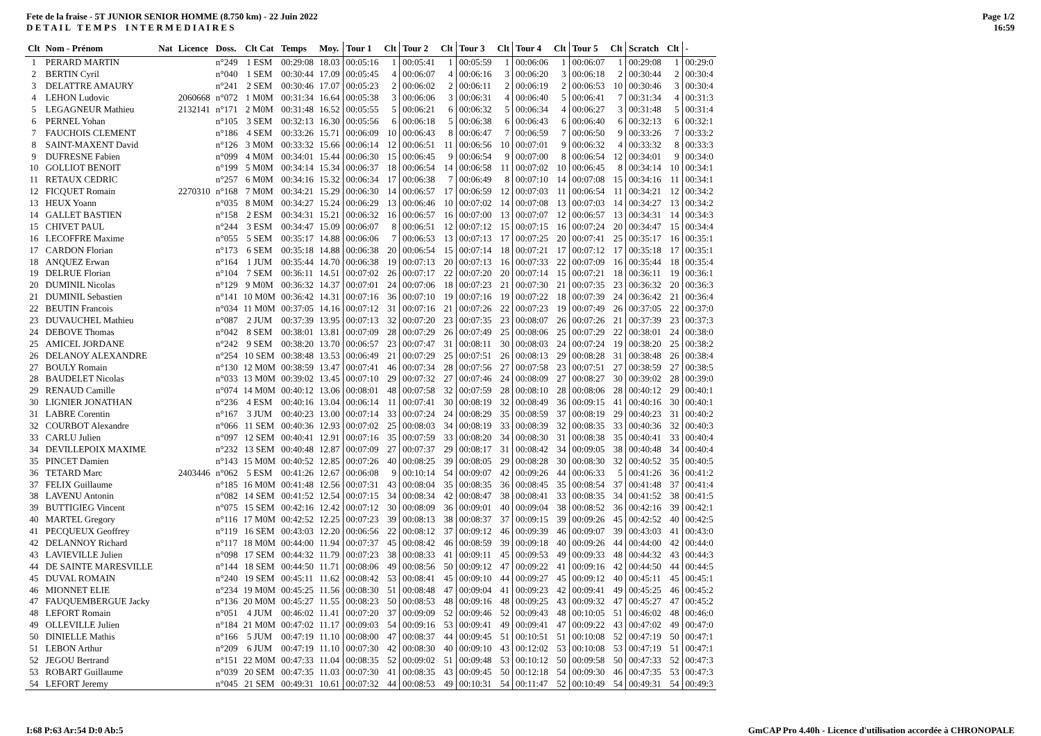Fete de la fraise - 5T JUNIOR SENIOR HOMME (8.750 km) - 22 Juin 2022
D E T A I L T E M P S I N T E R M E D I A I R E S
Page 1/2
16:59
| Clt | Nom - Prénom | Nat | Licence | Doss. | Clt Cat | Temps | Moy. | Tour 1 | Clt | Tour 2 | Clt | Tour 3 | Clt | Tour 4 | Clt | Tour 5 | Clt | Scratch | Clt | - |
| --- | --- | --- | --- | --- | --- | --- | --- | --- | --- | --- | --- | --- | --- | --- | --- | --- | --- | --- | --- | --- |
| 1 | PERARD MARTIN | | | n°249 | 1 ESM | 00:29:08 | 18.03 | 00:05:16 | 1 | 00:05:41 | 1 | 00:05:59 | 1 | 00:06:06 | 1 | 00:06:07 | 1 | 00:29:08 | 1 | 00:29:0 |
| 2 | BERTIN Cyril | | | n°040 | 1 SEM | 00:30:44 | 17.09 | 00:05:45 | 4 | 00:06:07 | 4 | 00:06:16 | 3 | 00:06:20 | 3 | 00:06:18 | 2 | 00:30:44 | 2 | 00:30:4 |
| 3 | DELATTRE AMAURY | | | n°241 | 2 SEM | 00:30:46 | 17.07 | 00:05:23 | 2 | 00:06:02 | 2 | 00:06:11 | 2 | 00:06:19 | 2 | 00:06:53 | 10 | 00:30:46 | 3 | 00:30:4 |
| 4 | LEHON Ludovic | | 2060668 | n°072 | 1 M0M | 00:31:34 | 16.64 | 00:05:38 | 3 | 00:06:06 | 3 | 00:06:31 | 4 | 00:06:40 | 5 | 00:06:41 | 7 | 00:31:34 | 4 | 00:31:3 |
| 5 | LEGAGNEUR Mathieu | | 2132141 | n°171 | 2 M0M | 00:31:48 | 16.52 | 00:05:55 | 5 | 00:06:21 | 6 | 00:06:32 | 5 | 00:06:34 | 4 | 00:06:27 | 3 | 00:31:48 | 5 | 00:31:4 |
| 6 | PERNEL Yohan | | | n°105 | 3 SEM | 00:32:13 | 16.30 | 00:05:56 | 6 | 00:06:18 | 5 | 00:06:38 | 6 | 00:06:43 | 6 | 00:06:40 | 6 | 00:32:13 | 6 | 00:32:1 |
| 7 | FAUCHOIS CLEMENT | | | n°186 | 4 SEM | 00:33:26 | 15.71 | 00:06:09 | 10 | 00:06:43 | 8 | 00:06:47 | 7 | 00:06:59 | 7 | 00:06:50 | 9 | 00:33:26 | 7 | 00:33:2 |
| 8 | SAINT-MAXENT David | | | n°126 | 3 M0M | 00:33:32 | 15.66 | 00:06:14 | 12 | 00:06:51 | 11 | 00:06:56 | 10 | 00:07:01 | 9 | 00:06:32 | 4 | 00:33:32 | 8 | 00:33:3 |
| 9 | DUFRESNE Fabien | | | n°099 | 4 M0M | 00:34:01 | 15.44 | 00:06:30 | 15 | 00:06:45 | 9 | 00:06:54 | 9 | 00:07:00 | 8 | 00:06:54 | 12 | 00:34:01 | 9 | 00:34:0 |
| 10 | GOLLIOT BENOIT | | | n°199 | 5 M0M | 00:34:14 | 15.34 | 00:06:37 | 18 | 00:06:54 | 14 | 00:06:58 | 11 | 00:07:02 | 10 | 00:06:45 | 8 | 00:34:14 | 10 | 00:34:1 |
| 11 | RETAUX CEDRIC | | | n°257 | 6 M0M | 00:34:16 | 15.32 | 00:06:34 | 17 | 00:06:38 | 7 | 00:06:49 | 8 | 00:07:10 | 14 | 00:07:08 | 15 | 00:34:16 | 11 | 00:34:1 |
| 12 | FICQUET Romain | | 2270310 | n°168 | 7 M0M | 00:34:21 | 15.29 | 00:06:30 | 14 | 00:06:57 | 17 | 00:06:59 | 12 | 00:07:03 | 11 | 00:06:54 | 11 | 00:34:21 | 12 | 00:34:2 |
| 13 | HEUX Yoann | | | n°035 | 8 M0M | 00:34:27 | 15.24 | 00:06:29 | 13 | 00:06:46 | 10 | 00:07:02 | 14 | 00:07:08 | 13 | 00:07:03 | 14 | 00:34:27 | 13 | 00:34:2 |
| 14 | GALLET BASTIEN | | | n°158 | 2 ESM | 00:34:31 | 15.21 | 00:06:32 | 16 | 00:06:57 | 16 | 00:07:00 | 13 | 00:07:07 | 12 | 00:06:57 | 13 | 00:34:31 | 14 | 00:34:3 |
| 15 | CHIVET PAUL | | | n°244 | 3 ESM | 00:34:47 | 15.09 | 00:06:07 | 8 | 00:06:51 | 12 | 00:07:12 | 15 | 00:07:15 | 16 | 00:07:24 | 20 | 00:34:47 | 15 | 00:34:4 |
| 16 | LECOFFRE Maxime | | | n°055 | 5 SEM | 00:35:17 | 14.88 | 00:06:06 | 7 | 00:06:53 | 13 | 00:07:13 | 17 | 00:07:25 | 20 | 00:07:41 | 25 | 00:35:17 | 16 | 00:35:1 |
| 17 | CARDON Florian | | | n°173 | 6 SEM | 00:35:18 | 14.88 | 00:06:38 | 20 | 00:06:54 | 15 | 00:07:14 | 18 | 00:07:21 | 17 | 00:07:12 | 17 | 00:35:18 | 17 | 00:35:1 |
| 18 | ANQUEZ Erwan | | | n°164 | 1 JUM | 00:35:44 | 14.70 | 00:06:38 | 19 | 00:07:13 | 20 | 00:07:13 | 16 | 00:07:33 | 22 | 00:07:09 | 16 | 00:35:44 | 18 | 00:35:4 |
| 19 | DELRUE Florian | | | n°104 | 7 SEM | 00:36:11 | 14.51 | 00:07:02 | 26 | 00:07:17 | 22 | 00:07:20 | 20 | 00:07:14 | 15 | 00:07:21 | 18 | 00:36:11 | 19 | 00:36:1 |
| 20 | DUMINIL Nicolas | | | n°129 | 9 M0M | 00:36:32 | 14.37 | 00:07:01 | 24 | 00:07:06 | 18 | 00:07:23 | 21 | 00:07:30 | 21 | 00:07:35 | 23 | 00:36:32 | 20 | 00:36:3 |
| 21 | DUMINIL Sebastien | | | n°141 | 10 M0M | 00:36:42 | 14.31 | 00:07:16 | 36 | 00:07:10 | 19 | 00:07:16 | 19 | 00:07:22 | 18 | 00:07:39 | 24 | 00:36:42 | 21 | 00:36:4 |
| 22 | BEUTIN Francois | | | n°034 | 11 M0M | 00:37:05 | 14.16 | 00:07:12 | 31 | 00:07:16 | 21 | 00:07:26 | 22 | 00:07:23 | 19 | 00:07:49 | 26 | 00:37:05 | 22 | 00:37:0 |
| 23 | DUVAUCHEL Mathieu | | | n°087 | 2 JUM | 00:37:39 | 13.95 | 00:07:13 | 32 | 00:07:20 | 23 | 00:07:35 | 23 | 00:08:07 | 26 | 00:07:26 | 21 | 00:37:39 | 23 | 00:37:3 |
| 24 | DEBOVE Thomas | | | n°042 | 8 SEM | 00:38:01 | 13.81 | 00:07:09 | 28 | 00:07:29 | 26 | 00:07:49 | 25 | 00:08:06 | 25 | 00:07:29 | 22 | 00:38:01 | 24 | 00:38:0 |
| 25 | AMICEL JORDANE | | | n°242 | 9 SEM | 00:38:20 | 13.70 | 00:06:57 | 23 | 00:07:47 | 31 | 00:08:11 | 30 | 00:08:03 | 24 | 00:07:24 | 19 | 00:38:20 | 25 | 00:38:2 |
| 26 | DELANOY ALEXANDRE | | | n°254 | 10 SEM | 00:38:48 | 13.53 | 00:06:49 | 21 | 00:07:29 | 25 | 00:07:51 | 26 | 00:08:13 | 29 | 00:08:28 | 31 | 00:38:48 | 26 | 00:38:4 |
| 27 | BOULY Romain | | | n°130 | 12 M0M | 00:38:59 | 13.47 | 00:07:41 | 46 | 00:07:34 | 28 | 00:07:56 | 27 | 00:07:58 | 23 | 00:07:51 | 27 | 00:38:59 | 27 | 00:38:5 |
| 28 | BAUDELET Nicolas | | | n°033 | 13 M0M | 00:39:02 | 13.45 | 00:07:10 | 29 | 00:07:32 | 27 | 00:07:46 | 24 | 00:08:09 | 27 | 00:08:27 | 30 | 00:39:02 | 28 | 00:39:0 |
| 29 | RENAUD Camille | | | n°074 | 14 M0M | 00:40:12 | 13.06 | 00:08:01 | 48 | 00:07:58 | 32 | 00:07:59 | 28 | 00:08:10 | 28 | 00:08:06 | 28 | 00:40:12 | 29 | 00:40:1 |
| 30 | LIGNIER JONATHAN | | | n°236 | 4 ESM | 00:40:16 | 13.04 | 00:06:14 | 11 | 00:07:41 | 30 | 00:08:19 | 32 | 00:08:49 | 36 | 00:09:15 | 41 | 00:40:16 | 30 | 00:40:1 |
| 31 | LABRE Corentin | | | n°167 | 3 JUM | 00:40:23 | 13.00 | 00:07:14 | 33 | 00:07:24 | 24 | 00:08:29 | 35 | 00:08:59 | 37 | 00:08:19 | 29 | 00:40:23 | 31 | 00:40:2 |
| 32 | COURBOT Alexandre | | | n°066 | 11 SEM | 00:40:36 | 12.93 | 00:07:02 | 25 | 00:08:03 | 34 | 00:08:19 | 33 | 00:08:39 | 32 | 00:08:35 | 33 | 00:40:36 | 32 | 00:40:3 |
| 33 | CARLU Julien | | | n°097 | 12 SEM | 00:40:41 | 12.91 | 00:07:16 | 35 | 00:07:59 | 33 | 00:08:20 | 34 | 00:08:30 | 31 | 00:08:38 | 35 | 00:40:41 | 33 | 00:40:4 |
| 34 | DEVILLEPOIX MAXIME | | | n°232 | 13 SEM | 00:40:48 | 12.87 | 00:07:09 | 27 | 00:07:37 | 29 | 00:08:17 | 31 | 00:08:42 | 34 | 00:09:05 | 38 | 00:40:48 | 34 | 00:40:4 |
| 35 | PINCET Damien | | | n°143 | 15 M0M | 00:40:52 | 12.85 | 00:07:26 | 40 | 00:08:25 | 39 | 00:08:05 | 29 | 00:08:28 | 30 | 00:08:30 | 32 | 00:40:52 | 35 | 00:40:5 |
| 36 | TETARD Marc | | 2403446 | n°062 | 5 ESM | 00:41:26 | 12.67 | 00:06:08 | 9 | 00:10:14 | 54 | 00:09:07 | 42 | 00:09:26 | 44 | 00:06:33 | 5 | 00:41:26 | 36 | 00:41:2 |
| 37 | FELIX Guillaume | | | n°185 | 16 M0M | 00:41:48 | 12.56 | 00:07:31 | 43 | 00:08:04 | 35 | 00:08:35 | 36 | 00:08:45 | 35 | 00:08:54 | 37 | 00:41:48 | 37 | 00:41:4 |
| 38 | LAVENU Antonin | | | n°082 | 14 SEM | 00:41:52 | 12.54 | 00:07:15 | 34 | 00:08:34 | 42 | 00:08:47 | 38 | 00:08:41 | 33 | 00:08:35 | 34 | 00:41:52 | 38 | 00:41:5 |
| 39 | BUTTIGIEG Vincent | | | n°075 | 15 SEM | 00:42:16 | 12.42 | 00:07:12 | 30 | 00:08:09 | 36 | 00:09:01 | 40 | 00:09:04 | 38 | 00:08:52 | 36 | 00:42:16 | 39 | 00:42:1 |
| 40 | MARTEL Gregory | | | n°116 | 17 M0M | 00:42:52 | 12.25 | 00:07:23 | 39 | 00:08:13 | 38 | 00:08:37 | 37 | 00:09:15 | 39 | 00:09:26 | 45 | 00:42:52 | 40 | 00:42:5 |
| 41 | PECQUEUX Geoffrey | | | n°119 | 16 SEM | 00:43:03 | 12.20 | 00:06:56 | 22 | 00:08:12 | 37 | 00:09:12 | 46 | 00:09:39 | 46 | 00:09:07 | 39 | 00:43:03 | 41 | 00:43:0 |
| 42 | DELANNOY Richard | | | n°117 | 18 M0M | 00:44:00 | 11.94 | 00:07:37 | 45 | 00:08:42 | 46 | 00:08:59 | 39 | 00:09:18 | 40 | 00:09:26 | 44 | 00:44:00 | 42 | 00:44:0 |
| 43 | LAVIEVILLE Julien | | | n°098 | 17 SEM | 00:44:32 | 11.79 | 00:07:23 | 38 | 00:08:33 | 41 | 00:09:11 | 45 | 00:09:53 | 49 | 00:09:33 | 48 | 00:44:32 | 43 | 00:44:3 |
| 44 | DE SAINTE MARESVILLE | | | n°144 | 18 SEM | 00:44:50 | 11.71 | 00:08:06 | 49 | 00:08:56 | 50 | 00:09:12 | 47 | 00:09:22 | 41 | 00:09:16 | 42 | 00:44:50 | 44 | 00:44:5 |
| 45 | DUVAL ROMAIN | | | n°240 | 19 SEM | 00:45:11 | 11.62 | 00:08:42 | 53 | 00:08:41 | 45 | 00:09:10 | 44 | 00:09:27 | 45 | 00:09:12 | 40 | 00:45:11 | 45 | 00:45:1 |
| 46 | MIONNET ELIE | | | n°234 | 19 M0M | 00:45:25 | 11.56 | 00:08:30 | 51 | 00:08:48 | 47 | 00:09:04 | 41 | 00:09:23 | 42 | 00:09:41 | 49 | 00:45:25 | 46 | 00:45:2 |
| 47 | FAUQUEMBERGUE Jacky | | | n°136 | 20 M0M | 00:45:27 | 11.55 | 00:08:23 | 50 | 00:08:53 | 48 | 00:09:16 | 48 | 00:09:25 | 43 | 00:09:32 | 47 | 00:45:27 | 47 | 00:45:2 |
| 48 | LEFORT Romain | | | n°051 | 4 JUM | 00:46:02 | 11.41 | 00:07:20 | 37 | 00:09:09 | 52 | 00:09:46 | 52 | 00:09:43 | 48 | 00:10:05 | 51 | 00:46:02 | 48 | 00:46:0 |
| 49 | OLLEVILLE Julien | | | n°184 | 21 M0M | 00:47:02 | 11.17 | 00:09:03 | 54 | 00:09:16 | 53 | 00:09:41 | 49 | 00:09:41 | 47 | 00:09:22 | 43 | 00:47:02 | 49 | 00:47:0 |
| 50 | DINIELLE Mathis | | | n°166 | 5 JUM | 00:47:19 | 11.10 | 00:08:00 | 47 | 00:08:37 | 44 | 00:09:45 | 51 | 00:10:51 | 51 | 00:10:08 | 52 | 00:47:19 | 50 | 00:47:1 |
| 51 | LEBON Arthur | | | n°209 | 6 JUM | 00:47:19 | 11.10 | 00:07:30 | 42 | 00:08:30 | 40 | 00:09:10 | 43 | 00:12:02 | 53 | 00:10:08 | 53 | 00:47:19 | 51 | 00:47:1 |
| 52 | JEGOU Bertrand | | | n°151 | 22 M0M | 00:47:33 | 11.04 | 00:08:35 | 52 | 00:09:02 | 51 | 00:09:48 | 53 | 00:10:12 | 50 | 00:09:58 | 50 | 00:47:33 | 52 | 00:47:3 |
| 53 | ROBART Guillaume | | | n°039 | 20 SEM | 00:47:35 | 11.03 | 00:07:30 | 41 | 00:08:35 | 43 | 00:09:45 | 50 | 00:12:18 | 54 | 00:09:30 | 46 | 00:47:35 | 53 | 00:47:3 |
| 54 | LEFORT Jeremy | | | n°045 | 21 SEM | 00:49:31 | 10.61 | 00:07:32 | 44 | 00:08:53 | 49 | 00:10:31 | 54 | 00:11:47 | 52 | 00:10:49 | 54 | 00:49:31 | 54 | 00:49:3 |
I:68 P:63 Ar:54 D:0 Ab:5 GmCAP Pro 4.40h - Licence d'utilisation accordée à CHRONOPALE